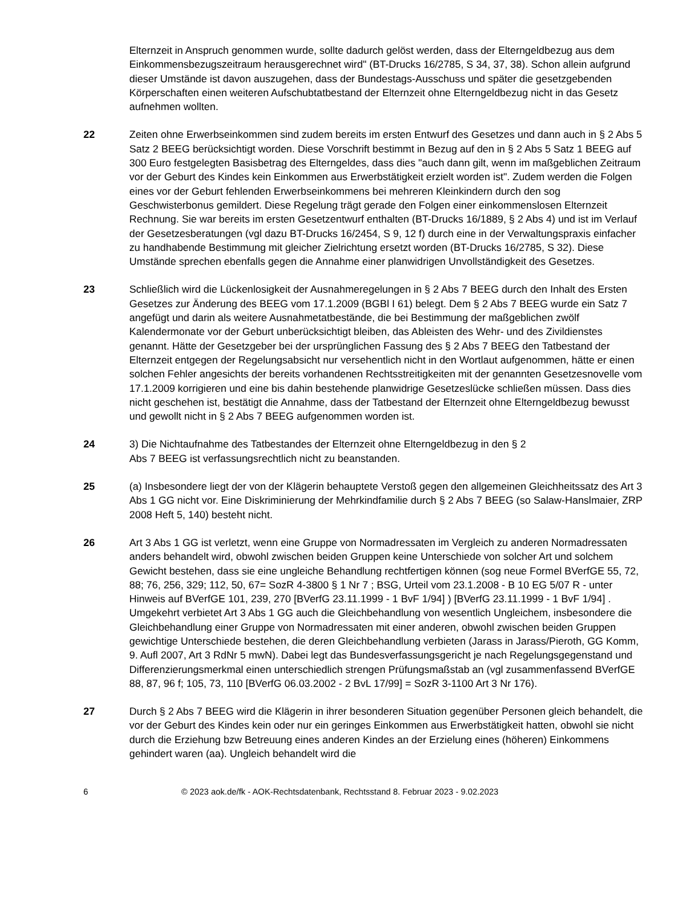Elternzeit in Anspruch genommen wurde, sollte dadurch gelöst werden, dass der Elterngeldbezug aus dem Einkommensbezugszeitraum herausgerechnet wird" (BT-Drucks 16/2785, S 34, 37, 38). Schon allein aufgrund dieser Umstände ist davon auszugehen, dass der Bundestags-Ausschuss und später die gesetzgebenden Körperschaften einen weiteren Aufschubtatbestand der Elternzeit ohne Elterngeldbezug nicht in das Gesetz aufnehmen wollten.
22 Zeiten ohne Erwerbseinkommen sind zudem bereits im ersten Entwurf des Gesetzes und dann auch in § 2 Abs 5 Satz 2 BEEG berücksichtigt worden. Diese Vorschrift bestimmt in Bezug auf den in § 2 Abs 5 Satz 1 BEEG auf 300 Euro festgelegten Basisbetrag des Elterngeldes, dass dies "auch dann gilt, wenn im maßgeblichen Zeitraum vor der Geburt des Kindes kein Einkommen aus Erwerbstätigkeit erzielt worden ist". Zudem werden die Folgen eines vor der Geburt fehlenden Erwerbseinkommens bei mehreren Kleinkindern durch den sog Geschwisterbonus gemildert. Diese Regelung trägt gerade den Folgen einer einkommenslosen Elternzeit Rechnung. Sie war bereits im ersten Gesetzentwurf enthalten (BT-Drucks 16/1889, § 2 Abs 4) und ist im Verlauf der Gesetzesberatungen (vgl dazu BT-Drucks 16/2454, S 9, 12 f) durch eine in der Verwaltungspraxis einfacher zu handhabende Bestimmung mit gleicher Zielrichtung ersetzt worden (BT-Drucks 16/2785, S 32). Diese Umstände sprechen ebenfalls gegen die Annahme einer planwidrigen Unvollständigkeit des Gesetzes.
23 Schließlich wird die Lückenlosigkeit der Ausnahmeregelungen in § 2 Abs 7 BEEG durch den Inhalt des Ersten Gesetzes zur Änderung des BEEG vom 17.1.2009 (BGBl I 61) belegt. Dem § 2 Abs 7 BEEG wurde ein Satz 7 angefügt und darin als weitere Ausnahmetatbestände, die bei Bestimmung der maßgeblichen zwölf Kalendermonate vor der Geburt unberücksichtigt bleiben, das Ableisten des Wehr- und des Zivildienstes genannt. Hätte der Gesetzgeber bei der ursprünglichen Fassung des § 2 Abs 7 BEEG den Tatbestand der Elternzeit entgegen der Regelungsabsicht nur versehentlich nicht in den Wortlaut aufgenommen, hätte er einen solchen Fehler angesichts der bereits vorhandenen Rechtsstreitigkeiten mit der genannten Gesetzesnovelle vom 17.1.2009 korrigieren und eine bis dahin bestehende planwidrige Gesetzeslücke schließen müssen. Dass dies nicht geschehen ist, bestätigt die Annahme, dass der Tatbestand der Elternzeit ohne Elterngeldbezug bewusst und gewollt nicht in § 2 Abs 7 BEEG aufgenommen worden ist.
24 3) Die Nichtaufnahme des Tatbestandes der Elternzeit ohne Elterngeldbezug in den § 2
Abs 7 BEEG ist verfassungsrechtlich nicht zu beanstanden.
25 (a) Insbesondere liegt der von der Klägerin behauptete Verstoß gegen den allgemeinen Gleichheitssatz des Art 3 Abs 1 GG nicht vor. Eine Diskriminierung der Mehrkindfamilie durch § 2 Abs 7 BEEG (so Salaw-Hanslmaier, ZRP 2008 Heft 5, 140) besteht nicht.
26 Art 3 Abs 1 GG ist verletzt, wenn eine Gruppe von Normadressaten im Vergleich zu anderen Normadressaten anders behandelt wird, obwohl zwischen beiden Gruppen keine Unterschiede von solcher Art und solchem Gewicht bestehen, dass sie eine ungleiche Behandlung rechtfertigen können (sog neue Formel BVerfGE 55, 72, 88; 76, 256, 329; 112, 50, 67= SozR 4-3800 § 1 Nr 7 ; BSG, Urteil vom 23.1.2008 - B 10 EG 5/07 R - unter Hinweis auf BVerfGE 101, 239, 270 [BVerfG 23.11.1999 - 1 BvF 1/94] ) [BVerfG 23.11.1999 - 1 BvF 1/94] . Umgekehrt verbietet Art 3 Abs 1 GG auch die Gleichbehandlung von wesentlich Ungleichem, insbesondere die Gleichbehandlung einer Gruppe von Normadressaten mit einer anderen, obwohl zwischen beiden Gruppen gewichtige Unterschiede bestehen, die deren Gleichbehandlung verbieten (Jarass in Jarass/Pieroth, GG Komm, 9. Aufl 2007, Art 3 RdNr 5 mwN). Dabei legt das Bundesverfassungsgericht je nach Regelungsgegenstand und Differenzierungsmerkmal einen unterschiedlich strengen Prüfungsmaßstab an (vgl zusammenfassend BVerfGE 88, 87, 96 f; 105, 73, 110 [BVerfG 06.03.2002 - 2 BvL 17/99] = SozR 3-1100 Art 3 Nr 176).
27 Durch § 2 Abs 7 BEEG wird die Klägerin in ihrer besonderen Situation gegenüber Personen gleich behandelt, die vor der Geburt des Kindes kein oder nur ein geringes Einkommen aus Erwerbstätigkeit hatten, obwohl sie nicht durch die Erziehung bzw Betreuung eines anderen Kindes an der Erzielung eines (höheren) Einkommens gehindert waren (aa). Ungleich behandelt wird die
6 © 2023 aok.de/fk - AOK-Rechtsdatenbank, Rechtsstand 8. Februar 2023 - 9.02.2023